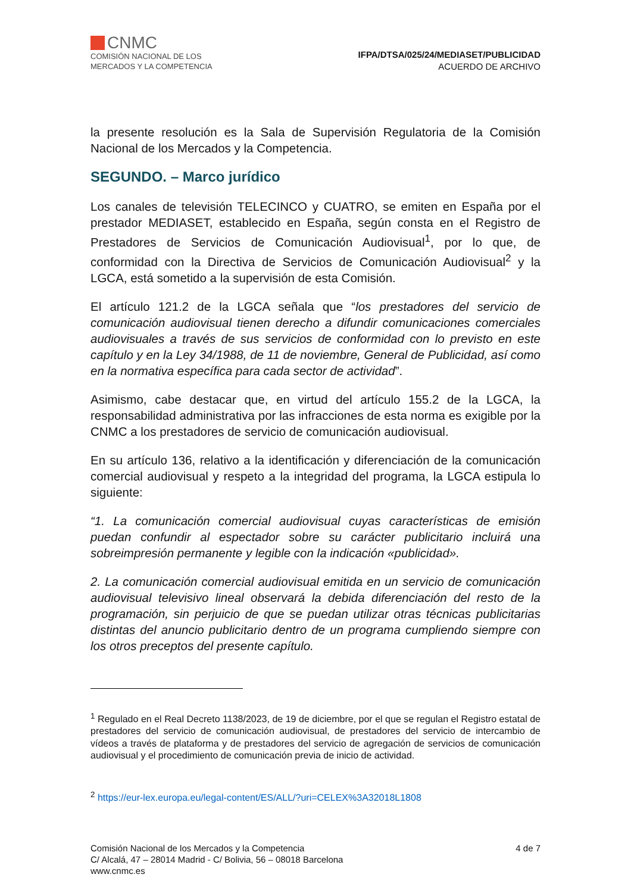CNMC
COMISIÓN NACIONAL DE LOS
MERCADOS Y LA COMPETENCIA
IFPA/DTSA/025/24/MEDIASET/PUBLICIDAD
ACUERDO DE ARCHIVO
la presente resolución es la Sala de Supervisión Regulatoria de la Comisión Nacional de los Mercados y la Competencia.
SEGUNDO. – Marco jurídico
Los canales de televisión TELECINCO y CUATRO, se emiten en España por el prestador MEDIASET, establecido en España, según consta en el Registro de Prestadores de Servicios de Comunicación Audiovisual<sup>1</sup>, por lo que, de conformidad con la Directiva de Servicios de Comunicación Audiovisual<sup>2</sup> y la LGCA, está sometido a la supervisión de esta Comisión.
El artículo 121.2 de la LGCA señala que “los prestadores del servicio de comunicación audiovisual tienen derecho a difundir comunicaciones comerciales audiovisuales a través de sus servicios de conformidad con lo previsto en este capítulo y en la Ley 34/1988, de 11 de noviembre, General de Publicidad, así como en la normativa específica para cada sector de actividad”.
Asimismo, cabe destacar que, en virtud del artículo 155.2 de la LGCA, la responsabilidad administrativa por las infracciones de esta norma es exigible por la CNMC a los prestadores de servicio de comunicación audiovisual.
En su artículo 136, relativo a la identificación y diferenciación de la comunicación comercial audiovisual y respeto a la integridad del programa, la LGCA estipula lo siguiente:
“1. La comunicación comercial audiovisual cuyas características de emisión puedan confundir al espectador sobre su carácter publicitario incluirá una sobreimpresión permanente y legible con la indicación «publicidad».
2. La comunicación comercial audiovisual emitida en un servicio de comunicación audiovisual televisivo lineal observará la debida diferenciación del resto de la programación, sin perjuicio de que se puedan utilizar otras técnicas publicitarias distintas del anuncio publicitario dentro de un programa cumpliendo siempre con los otros preceptos del presente capítulo.
<sup>1</sup> Regulado en el Real Decreto 1138/2023, de 19 de diciembre, por el que se regulan el Registro estatal de prestadores del servicio de comunicación audiovisual, de prestadores del servicio de intercambio de vídeos a través de plataforma y de prestadores del servicio de agregación de servicios de comunicación audiovisual y el procedimiento de comunicación previa de inicio de actividad.
<sup>2</sup> https://eur-lex.europa.eu/legal-content/ES/ALL/?uri=CELEX%3A32018L1808
Comisión Nacional de los Mercados y la Competencia
C/ Alcalá, 47 – 28014 Madrid - C/ Bolivia, 56 – 08018 Barcelona
www.cnmc.es
4 de 7